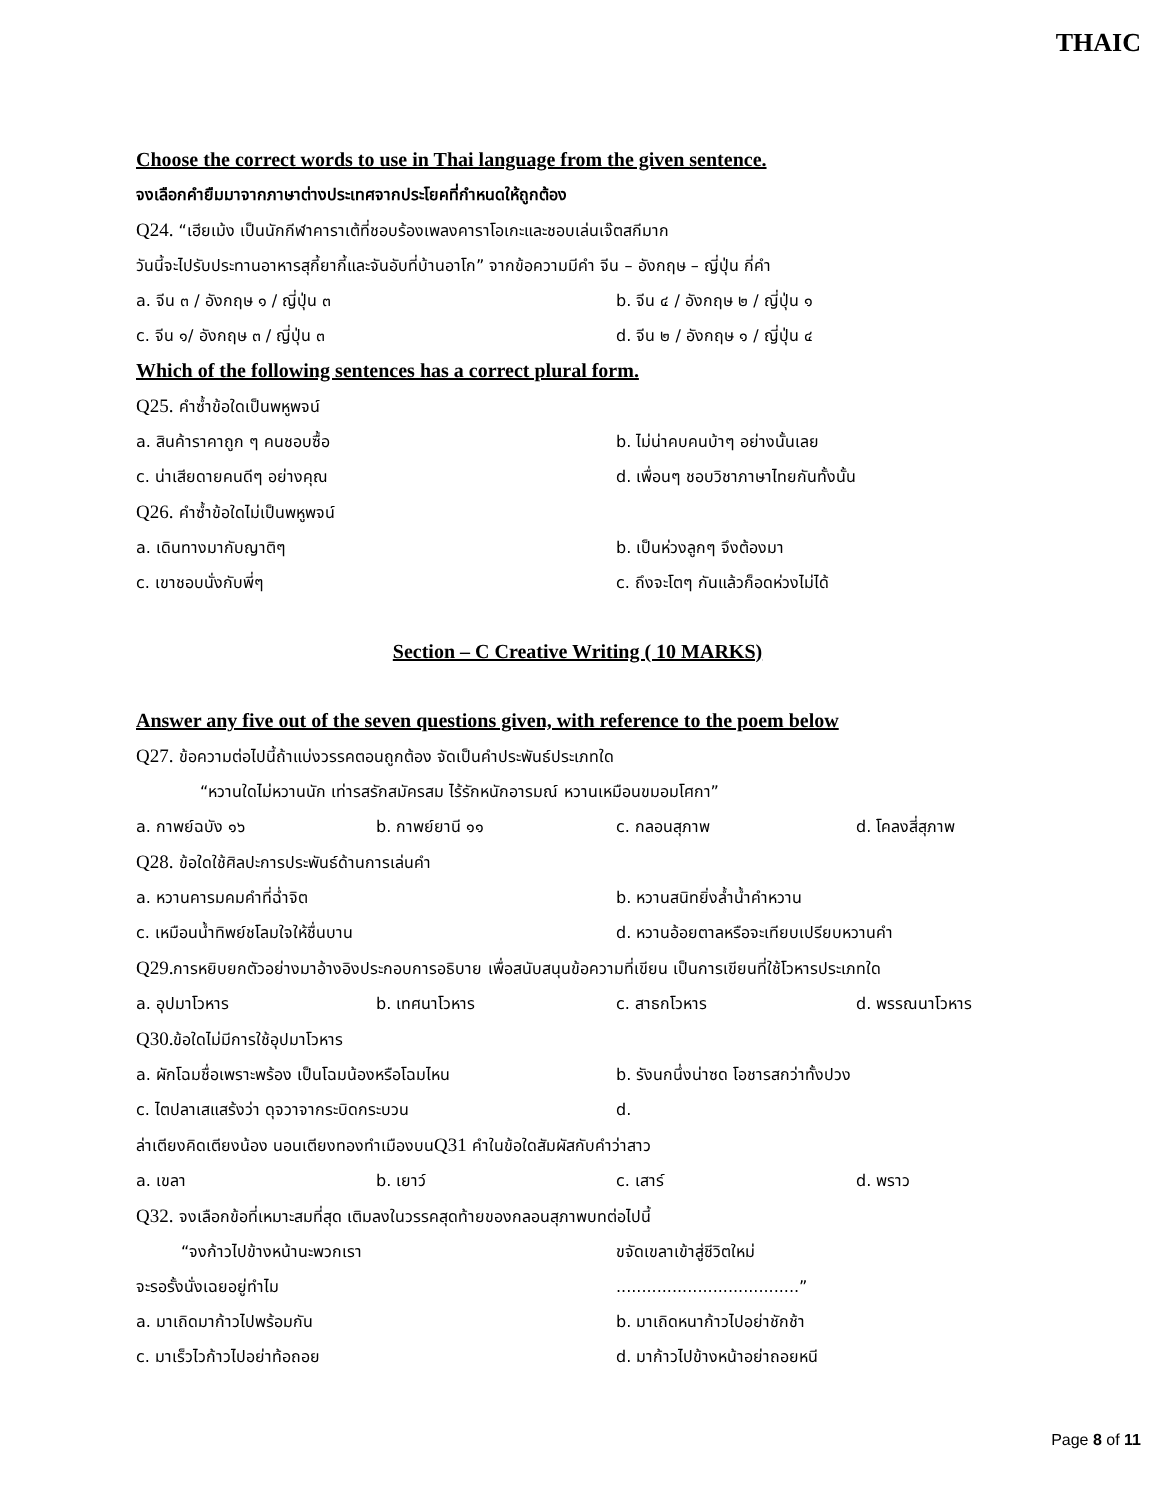THAIC
Choose the correct words to use in Thai language from the given sentence.
จงเลือกคำยืมมาจากภาษาต่างประเทศจากประโยคที่กำหนดให้ถูกต้อง
Q24. “เฮียเม้ง เป็นนักกีฬาคาราเต้ที่ชอบร้องเพลงคาราโอเกะและชอบเล่นเจ๊ตสกีมาก
วันนี้จะไปรับประทานอาหารสุกี้ยากี้และจันอับที่บ้านอาโก” จากข้อความมีคำ จีน – อังกฤษ – ญี่ปุ่น กี่คำ
a. จีน ๓ / อังกฤษ ๑ / ญี่ปุ่น ๓ b. จีน ๔ / อังกฤษ ๒ / ญี่ปุ่น ๑
c. จีน ๑/ อังกฤษ ๓ / ญี่ปุ่น ๓ d. จีน ๒ / อังกฤษ ๑ / ญี่ปุ่น ๔
Which of the following sentences has a correct plural form.
Q25. คำซ้ำข้อใดเป็นพหูพจน์
a. สินค้าราคาถูก ๆ คนชอบซื้อ b. ไม่น่าคบคนบ้าๆ อย่างนั้นเลย
c. น่าเสียดายคนดีๆ อย่างคุณ d. เพื่อนๆ ชอบวิชาภาษาไทยกันทั้งนั้น
Q26. คำซ้ำข้อใดไม่เป็นพหูพจน์
a. เดินทางมากับญาติๆ b. เป็นห่วงลูกๆ จึงต้องมา
c. เขาชอบนั่งกับพี่ๆ c. ถึงจะโตๆ กันแล้วก็อดห่วงไม่ได้
Section – C Creative Writing ( 10 MARKS)
Answer any five out of the seven questions given, with reference to the poem below
Q27. ข้อความต่อไปนี้ถ้าแบ่งวรรคตอนถูกต้อง จัดเป็นคำประพันธ์ประเภทใด
“หวานใดไม่หวานนัก เท่ารสรักสมัครสม ไร้รักหนักอารมณ์ หวานเหมือนขมอมโศกา”
a. กาพย์ฉบัง ๑๖ b. กาพย์ยานี ๑๑ c. กลอนสุภาพ d. โคลงสี่สุภาพ
Q28. ข้อใดใช้ศิลปะการประพันธ์ด้านการเล่นคำ
a. หวานคารมคมคำที่ฉ่ำจิต b. หวานสนิทยิ่งล้ำน้ำคำหวาน
c. เหมือนน้ำทิพย์ชโลมใจให้ชื่นบาน d. หวานอ้อยตาลหรือจะเทียบเปรียบหวานคำ
Q29. การหยิบยกตัวอย่างมาอ้างอิงประกอบการอธิบาย เพื่อสนับสนุนข้อความที่เขียน เป็นการเขียนที่ใช้โวหารประเภทใด
a. อุปมาโวหาร b. เทศนาโวหาร c. สาธกโวหาร d. พรรณนาโวหาร
Q30. ข้อใดไม่มีการใช้อุปมาโวหาร
a. ผักโฉมชื่อเพราะพร้อง เป็นโฉมน้องหรือโฉมไหน b. รังนกนึ่งน่าซด โอชารสกว่าทั้งปวง
c. ไตปลาเสแสร้งว่า ดุจวาจากระบิดกระบวน d.
ล่าเตียงคิดเตียงน้อง นอนเตียงทองทำเมืองบนQ31 คำในข้อใดสัมผัสกับคำว่าสาว
a. เขลา b. เยาว์ c. เสาร์ d. พราว
Q32. จงเลือกข้อที่เหมาะสมที่สุด เติมลงในวรรคสุดท้ายของกลอนสุภาพบทต่อไปนี้
“จงก้าวไปข้างหน้านะพวกเรา ขจัดเขลาเข้าสู่ชีวิตใหม่
จะรอรั้งนั่งเฉยอยู่ทำไม....................................”
a. มาเถิดมาก้าวไปพร้อมกัน b. มาเถิดหนาก้าวไปอย่าชักช้า
c. มาเร็วไวก้าวไปอย่าท้อถอย d. มาก้าวไปข้างหน้าอย่าถอยหนี
Page 8 of 11